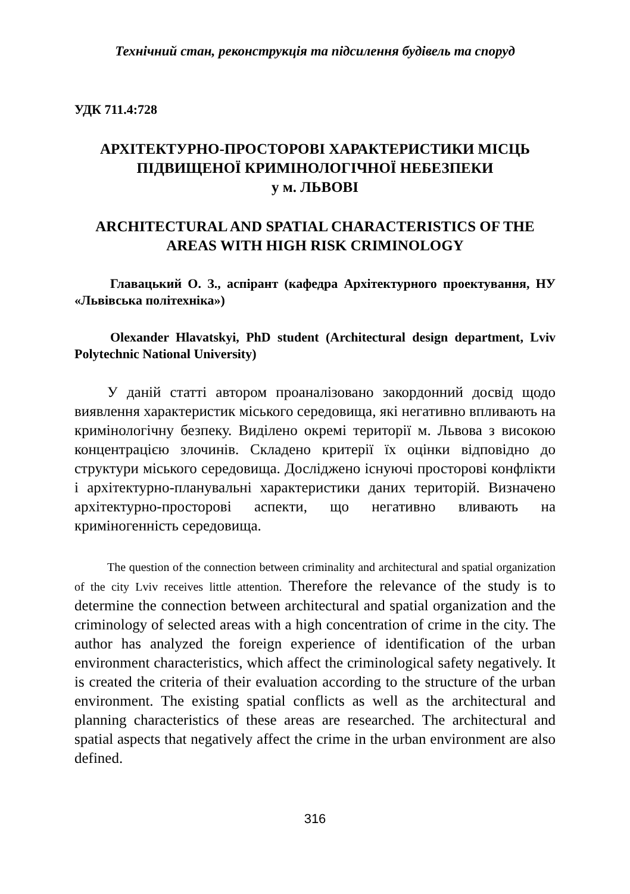Технічний стан, реконструкція та підсилення будівель та споруд
УДК 711.4:728
АРХІТЕКТУРНО-ПРОСТОРОВІ ХАРАКТЕРИСТИКИ МІСЦЬ ПІДВИЩЕНОЇ КРИМІНОЛОГІЧНОЇ НЕБЕЗПЕКИ
у м. ЛЬВОВІ
ARCHITECTURAL AND SPATIAL CHARACTERISTICS OF THE AREAS WITH HIGH RISK CRIMINOLOGY
Главацький О. З., аспірант (кафедра Архітектурного проектування, НУ «Львівська політехніка»)
Olexander Hlavatskyi, PhD student (Architectural design department, Lviv Polytechnic National University)
У даній статті автором проаналізовано закордонний досвід щодо виявлення характеристик міського середовища, які негативно впливають на кримінологічну безпеку. Виділено окремі території м. Львова з високою концентрацією злочинів. Складено критерії їх оцінки відповідно до структури міського середовища. Досліджено існуючі просторові конфлікти і архітектурно-планувальні характеристики даних територій. Визначено архітектурно-просторові аспекти, що негативно вливають на криміногенність середовища.
The question of the connection between criminality and architectural and spatial organization of the city Lviv receives little attention. Therefore the relevance of the study is to determine the connection between architectural and spatial organization and the criminology of selected areas with a high concentration of crime in the city. The author has analyzed the foreign experience of identification of the urban environment characteristics, which affect the criminological safety negatively. It is created the criteria of their evaluation according to the structure of the urban environment. The existing spatial conflicts as well as the architectural and planning characteristics of these areas are researched. The architectural and spatial aspects that negatively affect the crime in the urban environment are also defined.
316